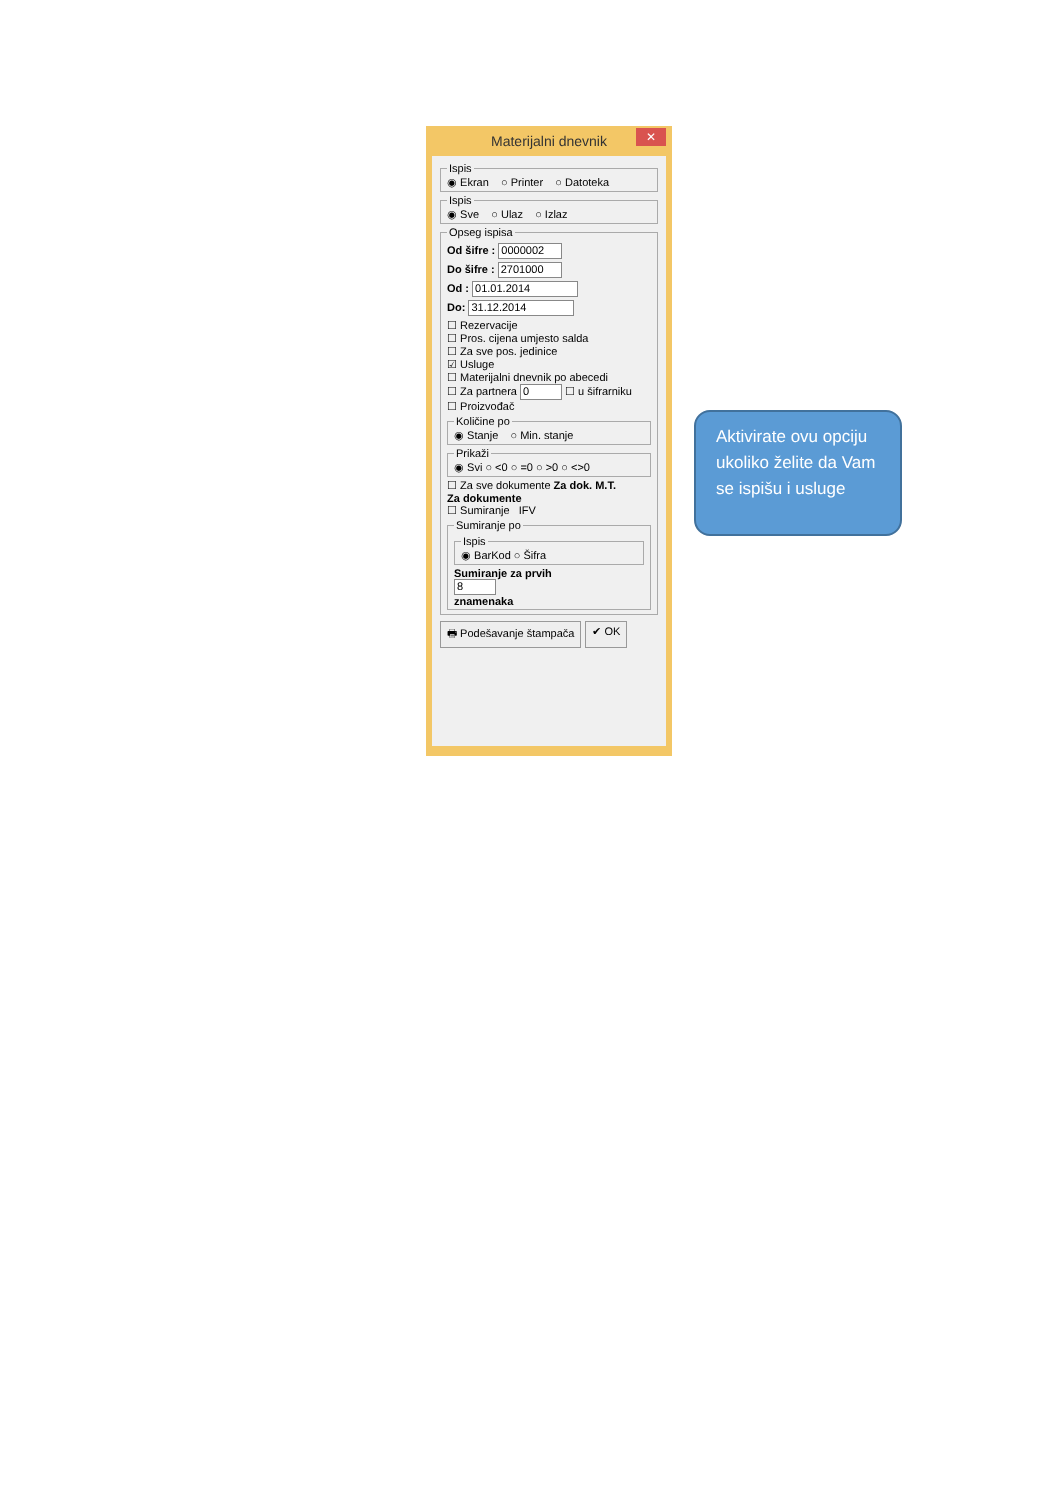Materijalni dnevnik ✕
Ispis◉ Ekran ○ Printer ○ Datoteka Ispis◉ Sve ○ Ulaz ○ Izlaz Opseg ispisa
Od šifre : 0000002
Do šifre : 2701000
Od : 01.01.2014
Do: 31.12.2014
☐ Rezervacije
☐ Pros. cijena umjesto salda
☐ Za sve pos. jedinice
☑ Usluge
☐ Materijalni dnevnik po abecedi
☐ Za partnera 0 ☐ u šifrarniku
☐ Proizvođač
Količine po◉ Stanje ○ Min. stanje Prikaži◉ Svi ○ <0 ○ =0 ○ >0 ○ <>0
☐ Za sve dokumente Za dok. M.T.
Za dokumente
☐ Sumiranje IFV
Sumiranje po Ispis◉ BarKod ○ Šifra Sumiranje za prvih
8
znamenaka
🖶 Podešavanje štampača ✔ OK
Aktivirate ovu opciju ukoliko želite da Vam se ispišu i usluge